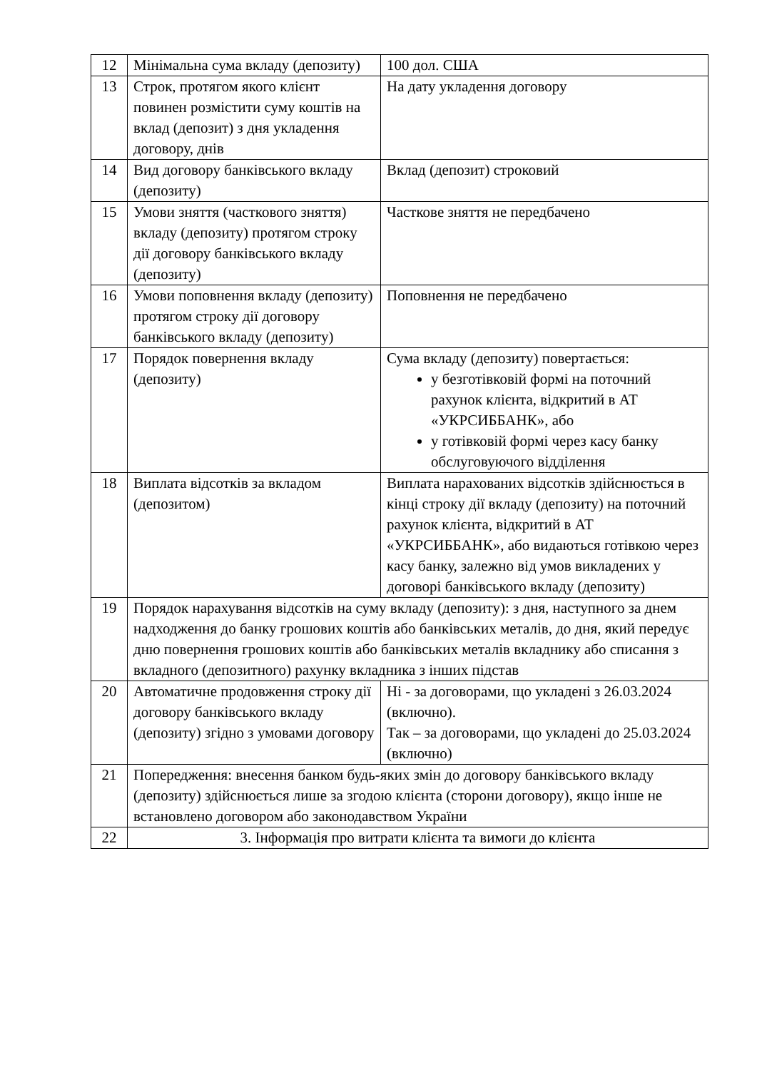| 12 | Мінімальна сума вкладу (депозиту) | 100 дол. США |
| 13 | Строк, протягом якого клієнт повинен розмістити суму коштів на вклад (депозит) з дня укладення договору, днів | На дату укладення договору |
| 14 | Вид договору банківського вкладу (депозиту) | Вклад (депозит) строковий |
| 15 | Умови зняття (часткового зняття) вкладу (депозиту) протягом строку дії договору банківського вкладу (депозиту) | Часткове зняття не передбачено |
| 16 | Умови поповнення вкладу (депозиту) протягом строку дії договору банківського вкладу (депозиту) | Поповнення не передбачено |
| 17 | Порядок повернення вкладу (депозиту) | Сума вкладу (депозиту) повертається: у безготівковій формі на поточний рахунок клієнта, відкритий в АТ «УКРСИББАНК», або у готівковій формі через касу банку обслуговуючого відділення |
| 18 | Виплата відсотків за вкладом (депозитом) | Виплата нарахованих відсотків здійснюється в кінці строку дії вкладу (депозиту) на поточний рахунок клієнта, відкритий в АТ «УКРСИББАНК», або видаються готівкою через касу банку, залежно від умов викладених у договорі банківського вкладу (депозиту) |
| 19 | Порядок нарахування відсотків на суму вкладу (депозиту): з дня, наступного за днем надходження до банку грошових коштів або банківських металів, до дня, який передує дню повернення грошових коштів або банківських металів вкладнику або списання з вкладного (депозитного) рахунку вкладника з інших підстав | |
| 20 | Автоматичне продовження строку дії договору банківського вкладу (депозиту) згідно з умовами договору | Ні - за договорами, що укладені з 26.03.2024 (включно). Так – за договорами, що укладені до 25.03.2024 (включно) |
| 21 | Попередження: внесення банком будь-яких змін до договору банківського вкладу (депозиту) здійснюється лише за згодою клієнта (сторони договору), якщо інше не встановлено договором або законодавством України | |
| 22 | 3. Інформація про витрати клієнта та вимоги до клієнта | |